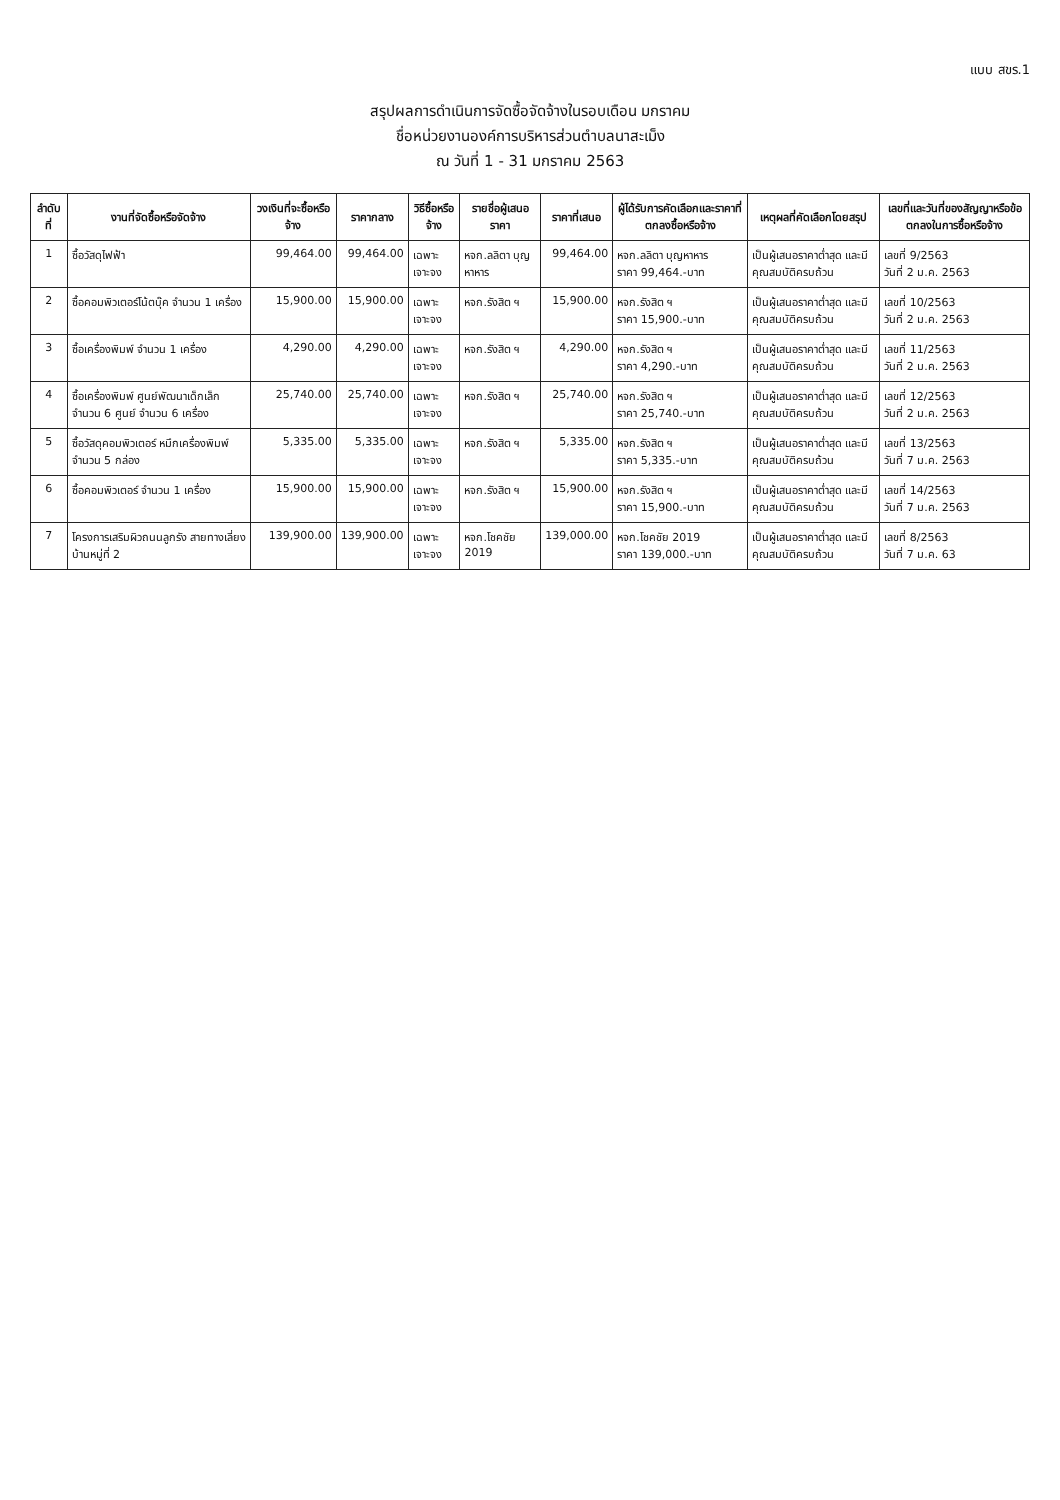แบบ สขร.1
สรุปผลการดำเนินการจัดซื้อจัดจ้างในรอบเดือน มกราคม
ชื่อหน่วยงานองค์การบริหารส่วนตำบลนาสะเม็ง
ณ วันที่ 1 - 31 มกราคม 2563
| ลำดับที่ | งานที่จัดซื้อหรือจัดจ้าง | วงเงินที่จะซื้อหรือจ้าง | ราคากลาง | วิธีซื้อหรือจ้าง | รายชื่อผู้เสนอราคา | ราคาที่เสนอ | ผู้ได้รับการคัดเลือกและราคาที่ตกลงซื้อหรือจ้าง | เหตุผลที่คัดเลือกโดยสรุป | เลขที่และวันที่ของสัญญาหรือข้อตกลงในการซื้อหรือจ้าง |
| --- | --- | --- | --- | --- | --- | --- | --- | --- | --- |
| 1 | ซื้อวัสดุไฟฟ้า | 99,464.00 | 99,464.00 | เฉพาะเจาะจง | หจก.ลลิตา บุญหาหาร | 99,464.00 | หจก.ลลิตา บุญหาหาร ราคา 99,464.-บาท | เป็นผู้เสนอราคาต่ำสุด และมีคุณสมบัติครบถ้วน | เลขที่ 9/2563 วันที่ 2 ม.ค. 2563 |
| 2 | ซื้อคอมพิวเตอร์โน้ตบุ๊ค จำนวน 1 เครื่อง | 15,900.00 | 15,900.00 | เฉพาะเจาะจง | หจก.รังสิต ฯ | 15,900.00 | หจก.รังสิต ฯ ราคา 15,900.-บาท | เป็นผู้เสนอราคาต่ำสุด และมีคุณสมบัติครบถ้วน | เลขที่ 10/2563 วันที่ 2 ม.ค. 2563 |
| 3 | ซื้อเครื่องพิมพ์ จำนวน 1 เครื่อง | 4,290.00 | 4,290.00 | เฉพาะเจาะจง | หจก.รังสิต ฯ | 4,290.00 | หจก.รังสิต ฯ ราคา 4,290.-บาท | เป็นผู้เสนอราคาต่ำสุด และมีคุณสมบัติครบถ้วน | เลขที่ 11/2563 วันที่ 2 ม.ค. 2563 |
| 4 | ซื้อเครื่องพิมพ์ ศูนย์พัฒนาเด็กเล็ก จำนวน 6 ศูนย์ จำนวน 6 เครื่อง | 25,740.00 | 25,740.00 | เฉพาะเจาะจง | หจก.รังสิต ฯ | 25,740.00 | หจก.รังสิต ฯ ราคา 25,740.-บาท | เป็นผู้เสนอราคาต่ำสุด และมีคุณสมบัติครบถ้วน | เลขที่ 12/2563 วันที่ 2 ม.ค. 2563 |
| 5 | ซื้อวัสดุคอมพิวเตอร์ หมึกเครื่องพิมพ์ จำนวน 5 กล่อง | 5,335.00 | 5,335.00 | เฉพาะเจาะจง | หจก.รังสิต ฯ | 5,335.00 | หจก.รังสิต ฯ ราคา 5,335.-บาท | เป็นผู้เสนอราคาต่ำสุด และมีคุณสมบัติครบถ้วน | เลขที่ 13/2563 วันที่ 7 ม.ค. 2563 |
| 6 | ซื้อคอมพิวเตอร์ จำนวน 1 เครื่อง | 15,900.00 | 15,900.00 | เฉพาะเจาะจง | หจก.รังสิต ฯ | 15,900.00 | หจก.รังสิต ฯ ราคา 15,900.-บาท | เป็นผู้เสนอราคาต่ำสุด และมีคุณสมบัติครบถ้วน | เลขที่ 14/2563 วันที่ 7 ม.ค. 2563 |
| 7 | โครงการเสริมผิวถนนลูกรัง สายทางเลี่ยงบ้านหมู่ที่ 2 | 139,900.00 | 139,900.00 | เฉพาะเจาะจง | หจก.โชคชัย 2019 | 139,000.00 | หจก.โชคชัย 2019 ราคา 139,000.-บาท | เป็นผู้เสนอราคาต่ำสุด และมีคุณสมบัติครบถ้วน | เลขที่ 8/2563 วันที่ 7 ม.ค. 63 |